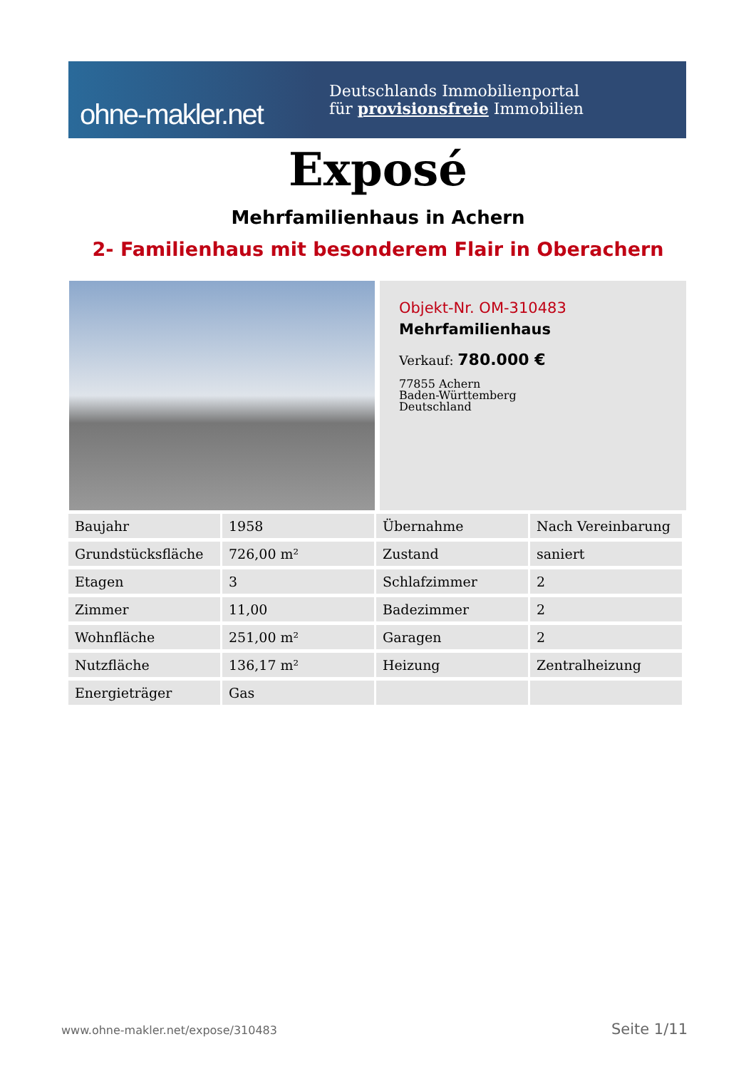ohne-makler.net
Deutschlands Immobilienportal
für provisionsfreie Immobilien
Exposé
Mehrfamilienhaus in Achern
2- Familienhaus mit besonderem Flair in Oberachern
Objekt-Nr. OM-310483
Mehrfamilienhaus
Verkauf: 780.000 €
77855 Achern
Baden-Württemberg
Deutschland
| Baujahr | 1958 | Übernahme | Nach Vereinbarung |
| Grundstücksfläche | 726,00 m² | Zustand | saniert |
| Etagen | 3 | Schlafzimmer | 2 |
| Zimmer | 11,00 | Badezimmer | 2 |
| Wohnfläche | 251,00 m² | Garagen | 2 |
| Nutzfläche | 136,17 m² | Heizung | Zentralheizung |
| Energieträger | Gas | | |
www.ohne-makler.net/expose/310483
Seite 1/11